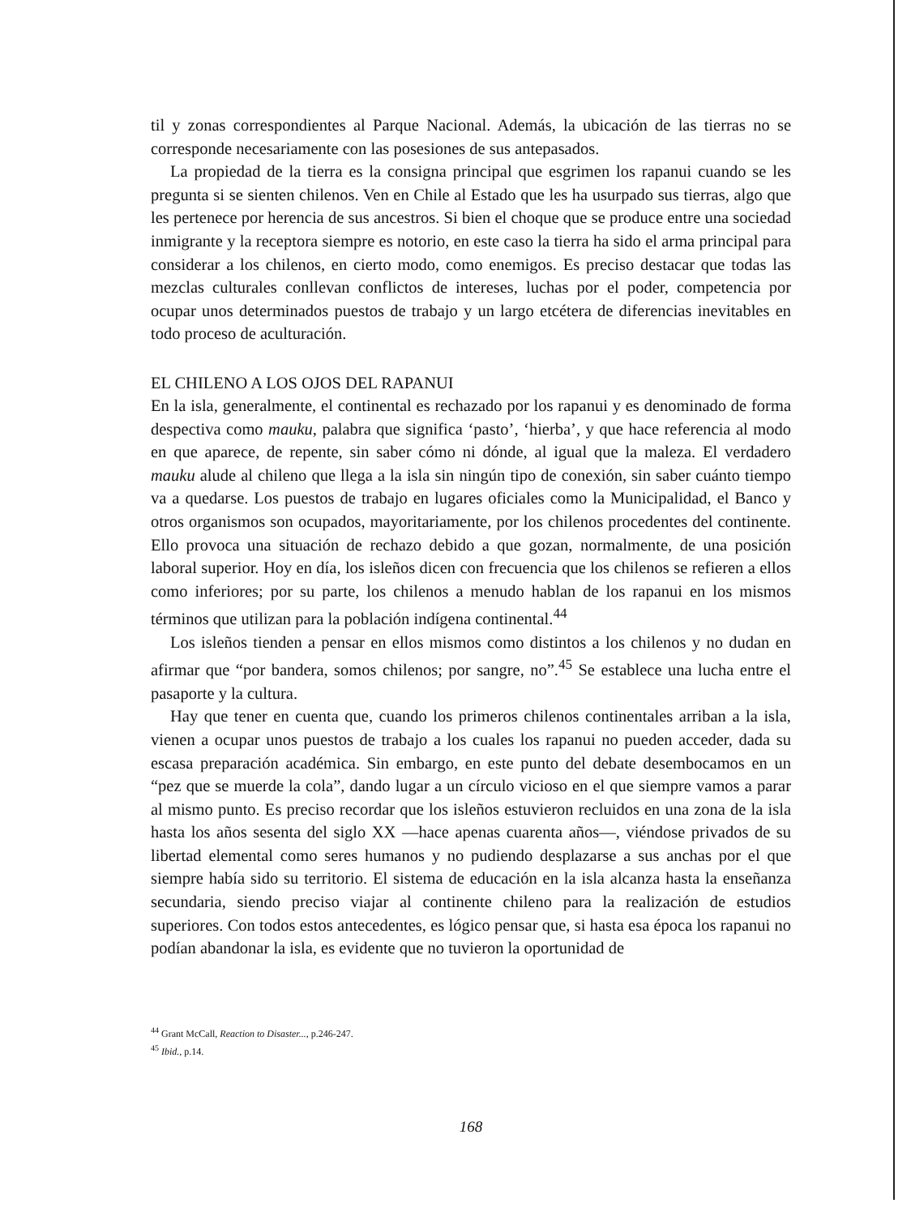til y zonas correspondientes al Parque Nacional. Además, la ubicación de las tierras no se corresponde necesariamente con las posesiones de sus antepasados.
La propiedad de la tierra es la consigna principal que esgrimen los rapanui cuando se les pregunta si se sienten chilenos. Ven en Chile al Estado que les ha usurpado sus tierras, algo que les pertenece por herencia de sus ancestros. Si bien el choque que se produce entre una sociedad inmigrante y la receptora siempre es notorio, en este caso la tierra ha sido el arma principal para considerar a los chilenos, en cierto modo, como enemigos. Es preciso destacar que todas las mezclas culturales conllevan conflictos de intereses, luchas por el poder, competencia por ocupar unos determinados puestos de trabajo y un largo etcétera de diferencias inevitables en todo proceso de aculturación.
EL CHILENO A LOS OJOS DEL RAPANUI
En la isla, generalmente, el continental es rechazado por los rapanui y es denominado de forma despectiva como mauku, palabra que significa ‘pasto’, ‘hierba’, y que hace referencia al modo en que aparece, de repente, sin saber cómo ni dónde, al igual que la maleza. El verdadero mauku alude al chileno que llega a la isla sin ningún tipo de conexión, sin saber cuánto tiempo va a quedarse. Los puestos de trabajo en lugares oficiales como la Municipalidad, el Banco y otros organismos son ocupados, mayoritariamente, por los chilenos procedentes del continente. Ello provoca una situación de rechazo debido a que gozan, normalmente, de una posición laboral superior. Hoy en día, los isleños dicen con frecuencia que los chilenos se refieren a ellos como inferiores; por su parte, los chilenos a menudo hablan de los rapanui en los mismos términos que utilizan para la población indígena continental.<sup>44</sup>
Los isleños tienden a pensar en ellos mismos como distintos a los chilenos y no dudan en afirmar que “por bandera, somos chilenos; por sangre, no”.<sup>45</sup> Se establece una lucha entre el pasaporte y la cultura.
Hay que tener en cuenta que, cuando los primeros chilenos continentales arriban a la isla, vienen a ocupar unos puestos de trabajo a los cuales los rapanui no pueden acceder, dada su escasa preparación académica. Sin embargo, en este punto del debate desembocamos en un “pez que se muerde la cola”, dando lugar a un círculo vicioso en el que siempre vamos a parar al mismo punto. Es preciso recordar que los isleños estuvieron recluidos en una zona de la isla hasta los años sesenta del siglo XX —hace apenas cuarenta años—, viéndose privados de su libertad elemental como seres humanos y no pudiendo desplazarse a sus anchas por el que siempre había sido su territorio. El sistema de educación en la isla alcanza hasta la enseñanza secundaria, siendo preciso viajar al continente chileno para la realización de estudios superiores. Con todos estos antecedentes, es lógico pensar que, si hasta esa época los rapanui no podían abandonar la isla, es evidente que no tuvieron la oportunidad de
<sup>44</sup> Grant McCall, Reaction to Disaster..., p.246-247.
<sup>45</sup> Ibid., p.14.
168